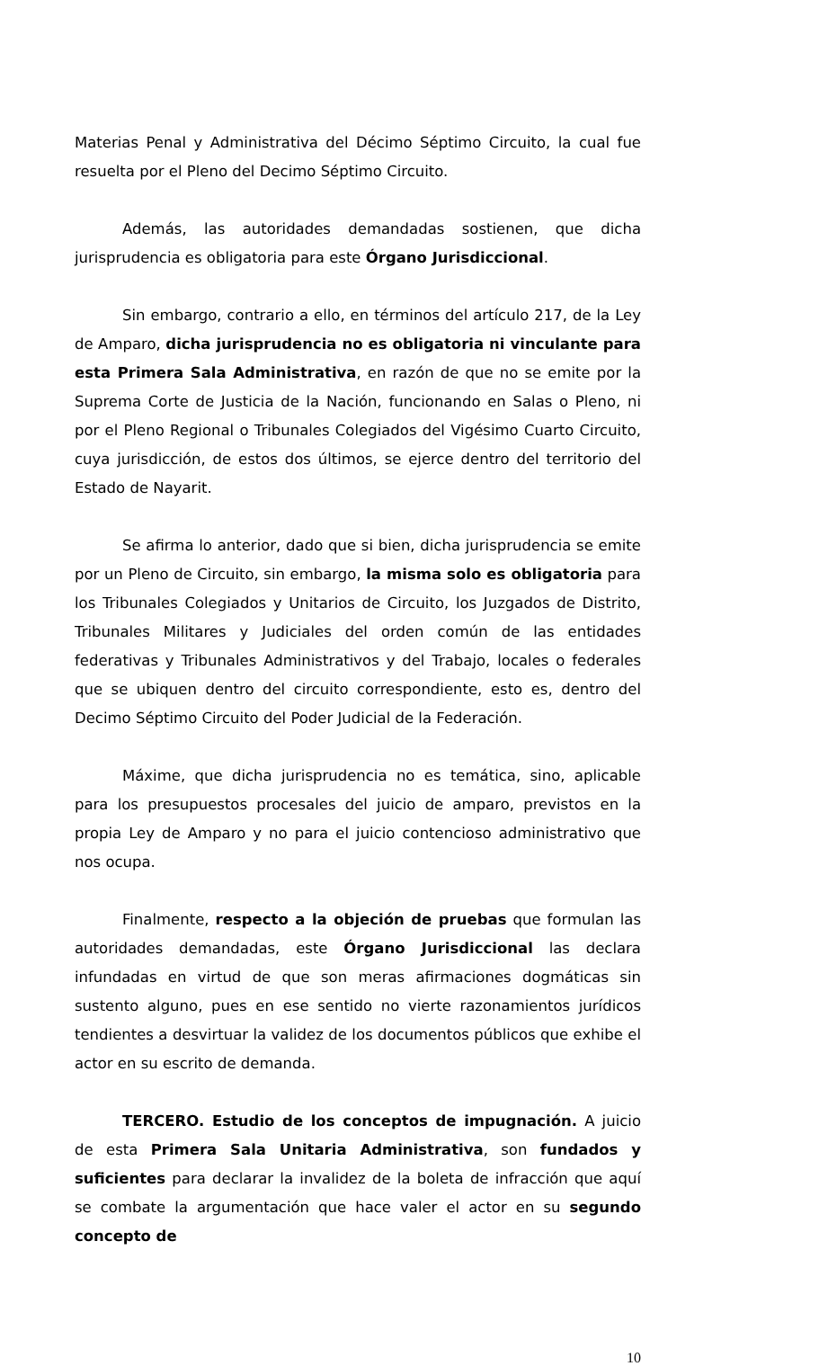Materias Penal y Administrativa del Décimo Séptimo Circuito, la cual fue resuelta por el Pleno del Decimo Séptimo Circuito.
Además, las autoridades demandadas sostienen, que dicha jurisprudencia es obligatoria para este Órgano Jurisdiccional.
Sin embargo, contrario a ello, en términos del artículo 217, de la Ley de Amparo, dicha jurisprudencia no es obligatoria ni vinculante para esta Primera Sala Administrativa, en razón de que no se emite por la Suprema Corte de Justicia de la Nación, funcionando en Salas o Pleno, ni por el Pleno Regional o Tribunales Colegiados del Vigésimo Cuarto Circuito, cuya jurisdicción, de estos dos últimos, se ejerce dentro del territorio del Estado de Nayarit.
Se afirma lo anterior, dado que si bien, dicha jurisprudencia se emite por un Pleno de Circuito, sin embargo, la misma solo es obligatoria para los Tribunales Colegiados y Unitarios de Circuito, los Juzgados de Distrito, Tribunales Militares y Judiciales del orden común de las entidades federativas y Tribunales Administrativos y del Trabajo, locales o federales que se ubiquen dentro del circuito correspondiente, esto es, dentro del Decimo Séptimo Circuito del Poder Judicial de la Federación.
Máxime, que dicha jurisprudencia no es temática, sino, aplicable para los presupuestos procesales del juicio de amparo, previstos en la propia Ley de Amparo y no para el juicio contencioso administrativo que nos ocupa.
Finalmente, respecto a la objeción de pruebas que formulan las autoridades demandadas, este Órgano Jurisdiccional las declara infundadas en virtud de que son meras afirmaciones dogmáticas sin sustento alguno, pues en ese sentido no vierte razonamientos jurídicos tendientes a desvirtuar la validez de los documentos públicos que exhibe el actor en su escrito de demanda.
TERCERO. Estudio de los conceptos de impugnación. A juicio de esta Primera Sala Unitaria Administrativa, son fundados y suficientes para declarar la invalidez de la boleta de infracción que aquí se combate la argumentación que hace valer el actor en su segundo concepto de
10